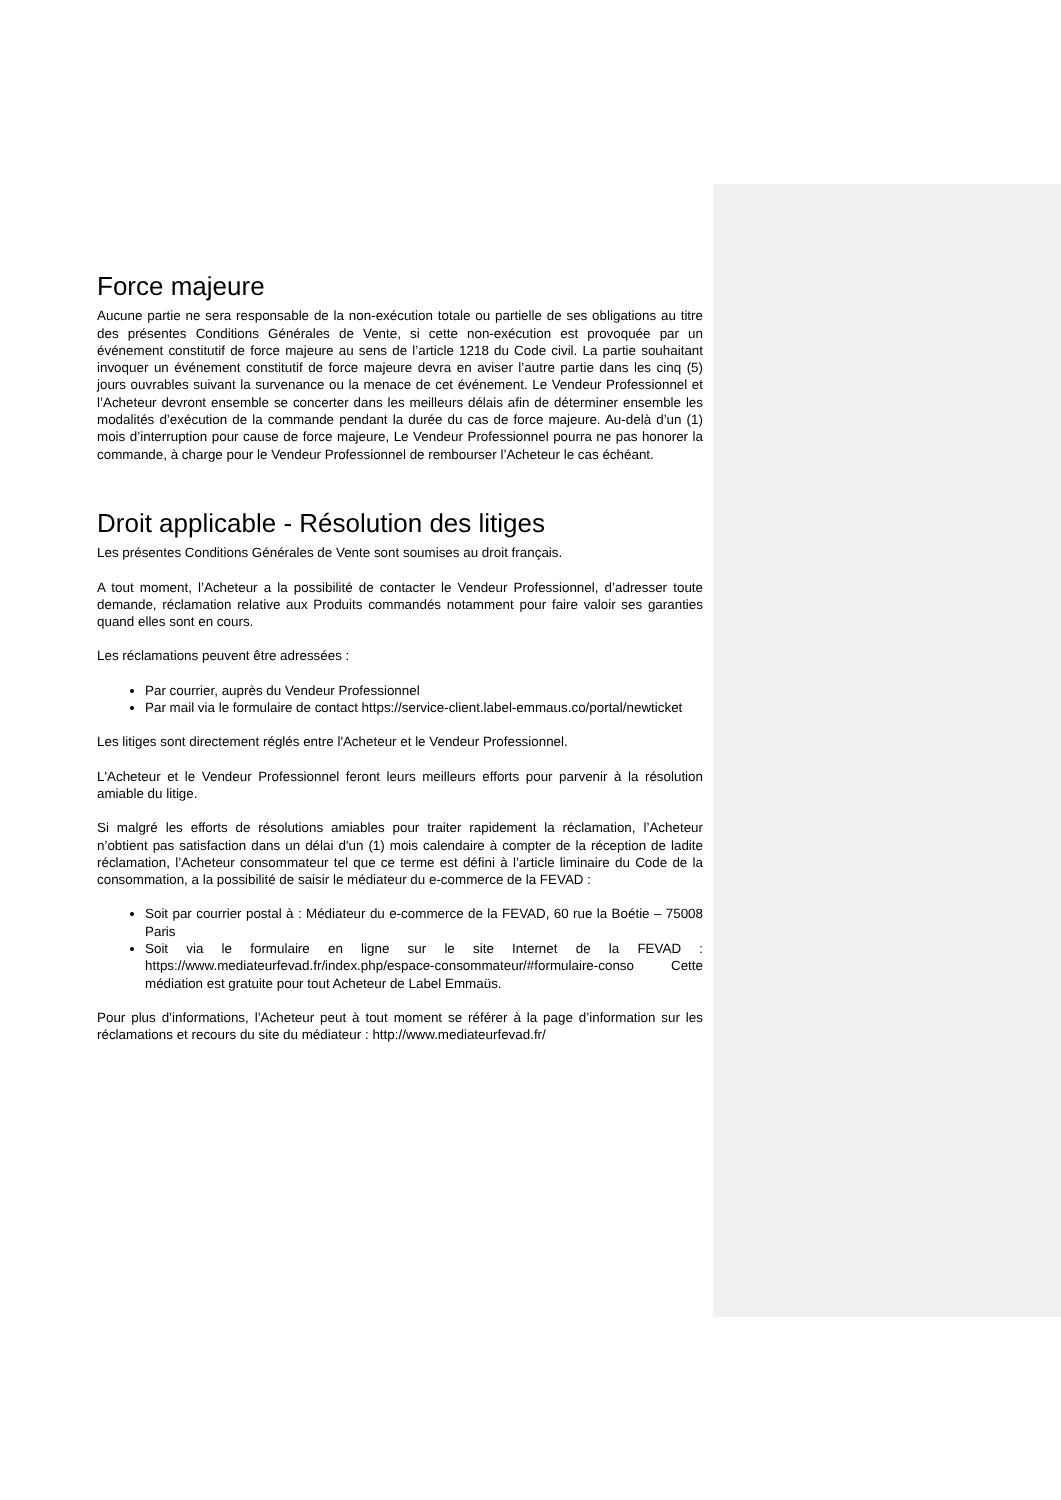Force majeure
Aucune partie ne sera responsable de la non-exécution totale ou partielle de ses obligations au titre des présentes Conditions Générales de Vente, si cette non-exécution est provoquée par un événement constitutif de force majeure au sens de l’article 1218 du Code civil. La partie souhaitant invoquer un événement constitutif de force majeure devra en aviser l’autre partie dans les cinq (5) jours ouvrables suivant la survenance ou la menace de cet événement. Le Vendeur Professionnel et l’Acheteur devront ensemble se concerter dans les meilleurs délais afin de déterminer ensemble les modalités d’exécution de la commande pendant la durée du cas de force majeure. Au-delà d’un (1) mois d’interruption pour cause de force majeure, Le Vendeur Professionnel pourra ne pas honorer la commande, à charge pour le Vendeur Professionnel de rembourser l’Acheteur le cas échéant.
Droit applicable - Résolution des litiges
Les présentes Conditions Générales de Vente sont soumises au droit français.
A tout moment, l’Acheteur a la possibilité de contacter le Vendeur Professionnel, d’adresser toute demande, réclamation relative aux Produits commandés notamment pour faire valoir ses garanties quand elles sont en cours.
Les réclamations peuvent être adressées :
Par courrier, auprès du Vendeur Professionnel
Par mail via le formulaire de contact https://service-client.label-emmaus.co/portal/newticket
Les litiges sont directement réglés entre l'Acheteur et le Vendeur Professionnel.
L'Acheteur et le Vendeur Professionnel feront leurs meilleurs efforts pour parvenir à la résolution amiable du litige.
Si malgré les efforts de résolutions amiables pour traiter rapidement la réclamation, l’Acheteur n’obtient pas satisfaction dans un délai d'un (1) mois calendaire à compter de la réception de ladite réclamation, l’Acheteur consommateur tel que ce terme est défini à l’article liminaire du Code de la consommation, a la possibilité de saisir le médiateur du e-commerce de la FEVAD :
Soit par courrier postal à : Médiateur du e-commerce de la FEVAD, 60 rue la Boétie – 75008 Paris
Soit via le formulaire en ligne sur le site Internet de la FEVAD : https://www.mediateurfevad.fr/index.php/espace-consommateur/#formulaire-conso Cette médiation est gratuite pour tout Acheteur de Label Emmaüs.
Pour plus d’informations, l’Acheteur peut à tout moment se référer à la page d’information sur les réclamations et recours du site du médiateur : http://www.mediateurfevad.fr/